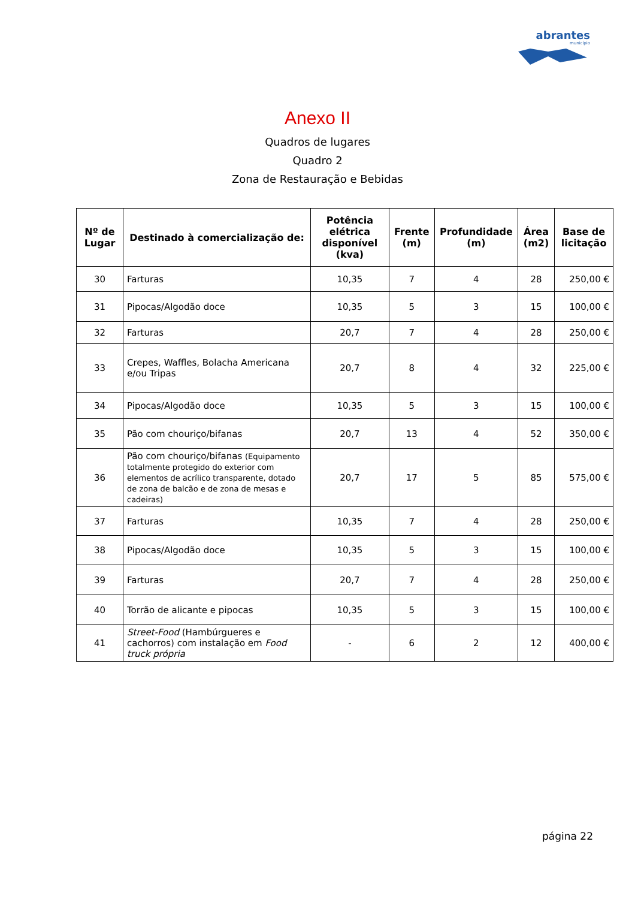abrantes
município
Anexo II
Quadros de lugares
Quadro 2
Zona de Restauração e Bebidas
| Nº de Lugar | Destinado à comercialização de: | Potência elétrica disponível (kva) | Frente (m) | Profundidade (m) | Área (m2) | Base de licitação |
| --- | --- | --- | --- | --- | --- | --- |
| 30 | Farturas | 10,35 | 7 | 4 | 28 | 250,00 € |
| 31 | Pipocas/Algodão doce | 10,35 | 5 | 3 | 15 | 100,00 € |
| 32 | Farturas | 20,7 | 7 | 4 | 28 | 250,00 € |
| 33 | Crepes, Waffles, Bolacha Americana e/ou Tripas | 20,7 | 8 | 4 | 32 | 225,00 € |
| 34 | Pipocas/Algodão doce | 10,35 | 5 | 3 | 15 | 100,00 € |
| 35 | Pão com chouriço/bifanas | 20,7 | 13 | 4 | 52 | 350,00 € |
| 36 | Pão com chouriço/bifanas (Equipamento totalmente protegido do exterior com elementos de acrílico transparente, dotado de zona de balcão e de zona de mesas e cadeiras) | 20,7 | 17 | 5 | 85 | 575,00 € |
| 37 | Farturas | 10,35 | 7 | 4 | 28 | 250,00 € |
| 38 | Pipocas/Algodão doce | 10,35 | 5 | 3 | 15 | 100,00 € |
| 39 | Farturas | 20,7 | 7 | 4 | 28 | 250,00 € |
| 40 | Torrão de alicante e pipocas | 10,35 | 5 | 3 | 15 | 100,00 € |
| 41 | Street-Food (Hambúrgueres e cachorros) com instalação em Food truck própria | - | 6 | 2 | 12 | 400,00 € |
página 22